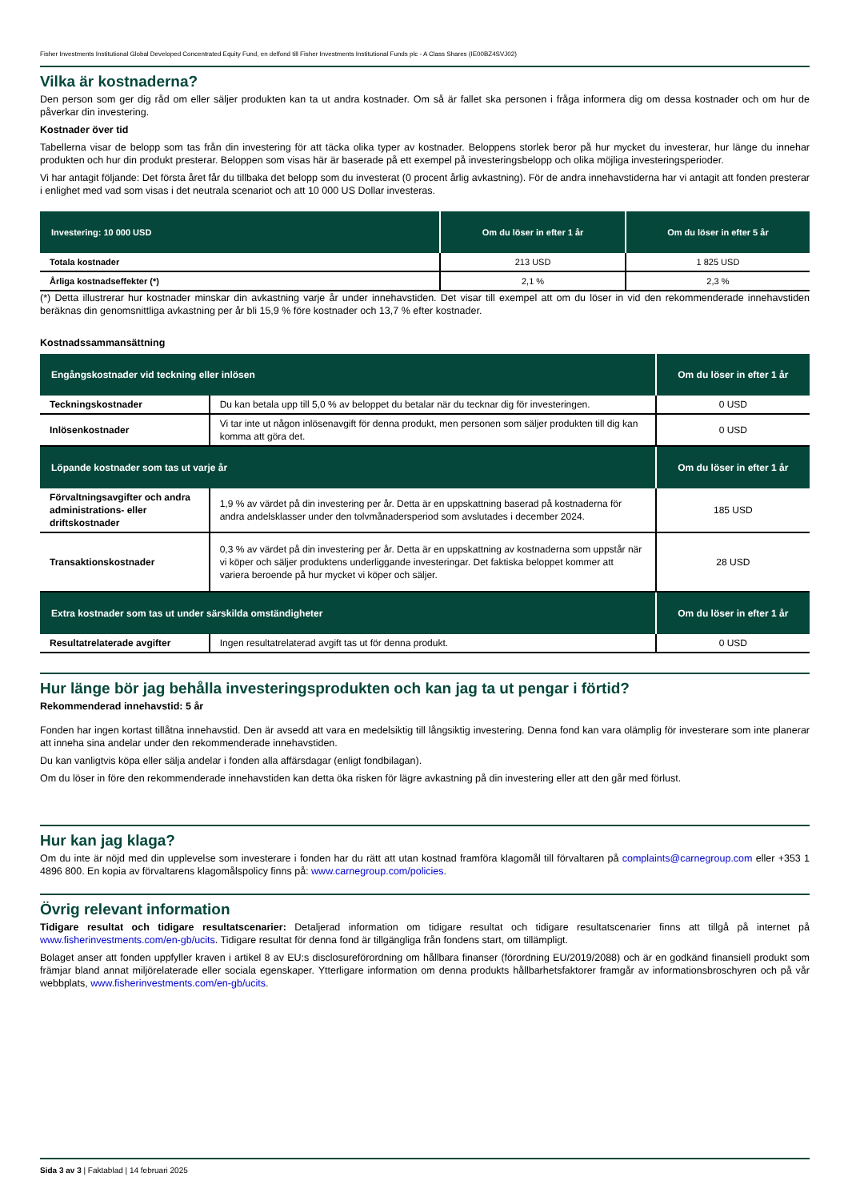Fisher Investments Institutional Global Developed Concentrated Equity Fund, en delfond till Fisher Investments Institutional Funds plc - A Class Shares (IE00BZ4SVJ02)
Vilka är kostnaderna?
Den person som ger dig råd om eller säljer produkten kan ta ut andra kostnader. Om så är fallet ska personen i fråga informera dig om dessa kostnader och om hur de påverkar din investering.
Kostnader över tid
Tabellerna visar de belopp som tas från din investering för att täcka olika typer av kostnader. Beloppens storlek beror på hur mycket du investerar, hur länge du innehar produkten och hur din produkt presterar. Beloppen som visas här är baserade på ett exempel på investeringsbelopp och olika möjliga investeringsperioder.
Vi har antagit följande: Det första året får du tillbaka det belopp som du investerat (0 procent årlig avkastning). För de andra innehavstiderna har vi antagit att fonden presterar i enlighet med vad som visas i det neutrala scenariot och att 10 000 US Dollar investeras.
| Investering: 10 000 USD | Om du löser in efter 1 år | Om du löser in efter 5 år |
| --- | --- | --- |
| Totala kostnader | 213 USD | 1 825 USD |
| Årliga kostnadseffekter (*) | 2,1 % | 2,3 % |
(*) Detta illustrerar hur kostnader minskar din avkastning varje år under innehavstiden. Det visar till exempel att om du löser in vid den rekommenderade innehavstiden beräknas din genomsnittliga avkastning per år bli 15,9 % före kostnader och 13,7 % efter kostnader.
Kostnadssammansättning
| Engångskostnader vid teckning eller inlösen | | Om du löser in efter 1 år |
| --- | --- | --- |
| Teckningskostnader | Du kan betala upp till 5,0 % av beloppet du betalar när du tecknar dig för investeringen. | 0 USD |
| Inlösenkostnader | Vi tar inte ut någon inlösenavgift för denna produkt, men personen som säljer produkten till dig kan komma att göra det. | 0 USD |
| Löpande kostnader som tas ut varje år | | Om du löser in efter 1 år |
| Förvaltningsavgifter och andra administrations- eller driftskostnader | 1,9 % av värdet på din investering per år. Detta är en uppskattning baserad på kostnaderna för andra andelsklasser under den tolvmånadersperiod som avslutades i december 2024. | 185 USD |
| Transaktionskostnader | 0,3 % av värdet på din investering per år. Detta är en uppskattning av kostnaderna som uppstår när vi köper och säljer produktens underliggande investeringar. Det faktiska beloppet kommer att variera beroende på hur mycket vi köper och säljer. | 28 USD |
| Extra kostnader som tas ut under särskilda omständigheter | | Om du löser in efter 1 år |
| Resultatrelaterade avgifter | Ingen resultatrelaterad avgift tas ut för denna produkt. | 0 USD |
Hur länge bör jag behålla investeringsprodukten och kan jag ta ut pengar i förtid?
Rekommenderad innehavstid: 5 år
Fonden har ingen kortast tillåtna innehavstid. Den är avsedd att vara en medelsiktig till långsiktig investering. Denna fond kan vara olämplig för investerare som inte planerar att inneha sina andelar under den rekommenderade innehavstiden.
Du kan vanligtvis köpa eller sälja andelar i fonden alla affärsdagar (enligt fondbilagan).
Om du löser in före den rekommenderade innehavstiden kan detta öka risken för lägre avkastning på din investering eller att den går med förlust.
Hur kan jag klaga?
Om du inte är nöjd med din upplevelse som investerare i fonden har du rätt att utan kostnad framföra klagomål till förvaltaren på complaints@carnegroup.com eller +353 1 4896 800. En kopia av förvaltarens klagomålspolicy finns på: www.carnegroup.com/policies.
Övrig relevant information
Tidigare resultat och tidigare resultatscenarier: Detaljerad information om tidigare resultat och tidigare resultatscenarier finns att tillgå på internet på www.fisherinvestments.com/en-gb/ucits. Tidigare resultat för denna fond är tillgängliga från fondens start, om tillämpligt.
Bolaget anser att fonden uppfyller kraven i artikel 8 av EU:s disclosureförordning om hållbara finanser (förordning EU/2019/2088) och är en godkänd finansiell produkt som främjar bland annat miljörelaterade eller sociala egenskaper. Ytterligare information om denna produkts hållbarhetsfaktorer framgår av informationsbroschyren och på vår webbplats, www.fisherinvestments.com/en-gb/ucits.
Sida 3 av 3 | Faktablad | 14 februari 2025